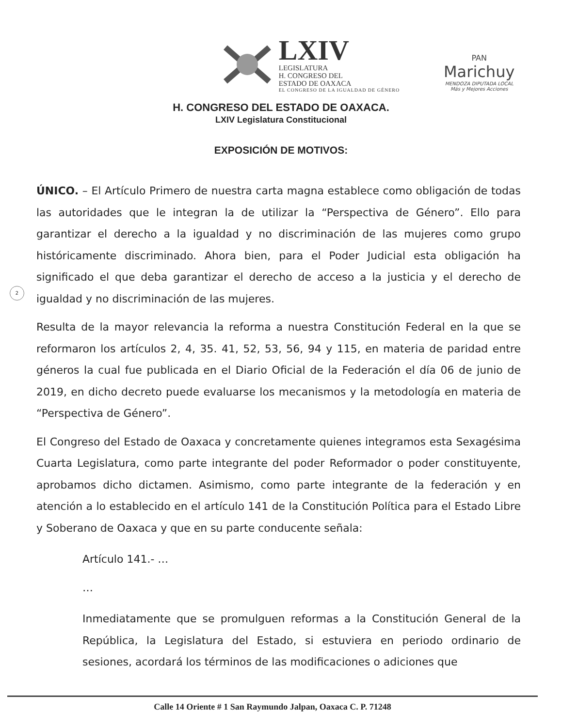LXIV
LEGISLATURA
H. CONGRESO DEL
ESTADO DE OAXACA
EL CONGRESO DE LA IGUALDAD DE GÉNERO
PAN
Marichuy
MENDOZA DIPUTADA LOCAL
Más y Mejores Acciones
H. CONGRESO DEL ESTADO DE OAXACA.
LXIV Legislatura Constitucional
EXPOSICIÓN DE MOTIVOS:
2
ÚNICO. – El Artículo Primero de nuestra carta magna establece como obligación de todas las autoridades que le integran la de utilizar la “Perspectiva de Género”. Ello para garantizar el derecho a la igualdad y no discriminación de las mujeres como grupo históricamente discriminado. Ahora bien, para el Poder Judicial esta obligación ha significado el que deba garantizar el derecho de acceso a la justicia y el derecho de igualdad y no discriminación de las mujeres.
Resulta de la mayor relevancia la reforma a nuestra Constitución Federal en la que se reformaron los artículos 2, 4, 35. 41, 52, 53, 56, 94 y 115, en materia de paridad entre géneros la cual fue publicada en el Diario Oficial de la Federación el día 06 de junio de 2019, en dicho decreto puede evaluarse los mecanismos y la metodología en materia de “Perspectiva de Género”.
El Congreso del Estado de Oaxaca y concretamente quienes integramos esta Sexagésima Cuarta Legislatura, como parte integrante del poder Reformador o poder constituyente, aprobamos dicho dictamen. Asimismo, como parte integrante de la federación y en atención a lo establecido en el artículo 141 de la Constitución Política para el Estado Libre y Soberano de Oaxaca y que en su parte conducente señala:
Artículo 141.- …
…
Inmediatamente que se promulguen reformas a la Constitución General de la República, la Legislatura del Estado, si estuviera en periodo ordinario de sesiones, acordará los términos de las modificaciones o adiciones que
Calle 14 Oriente # 1 San Raymundo Jalpan, Oaxaca C. P. 71248